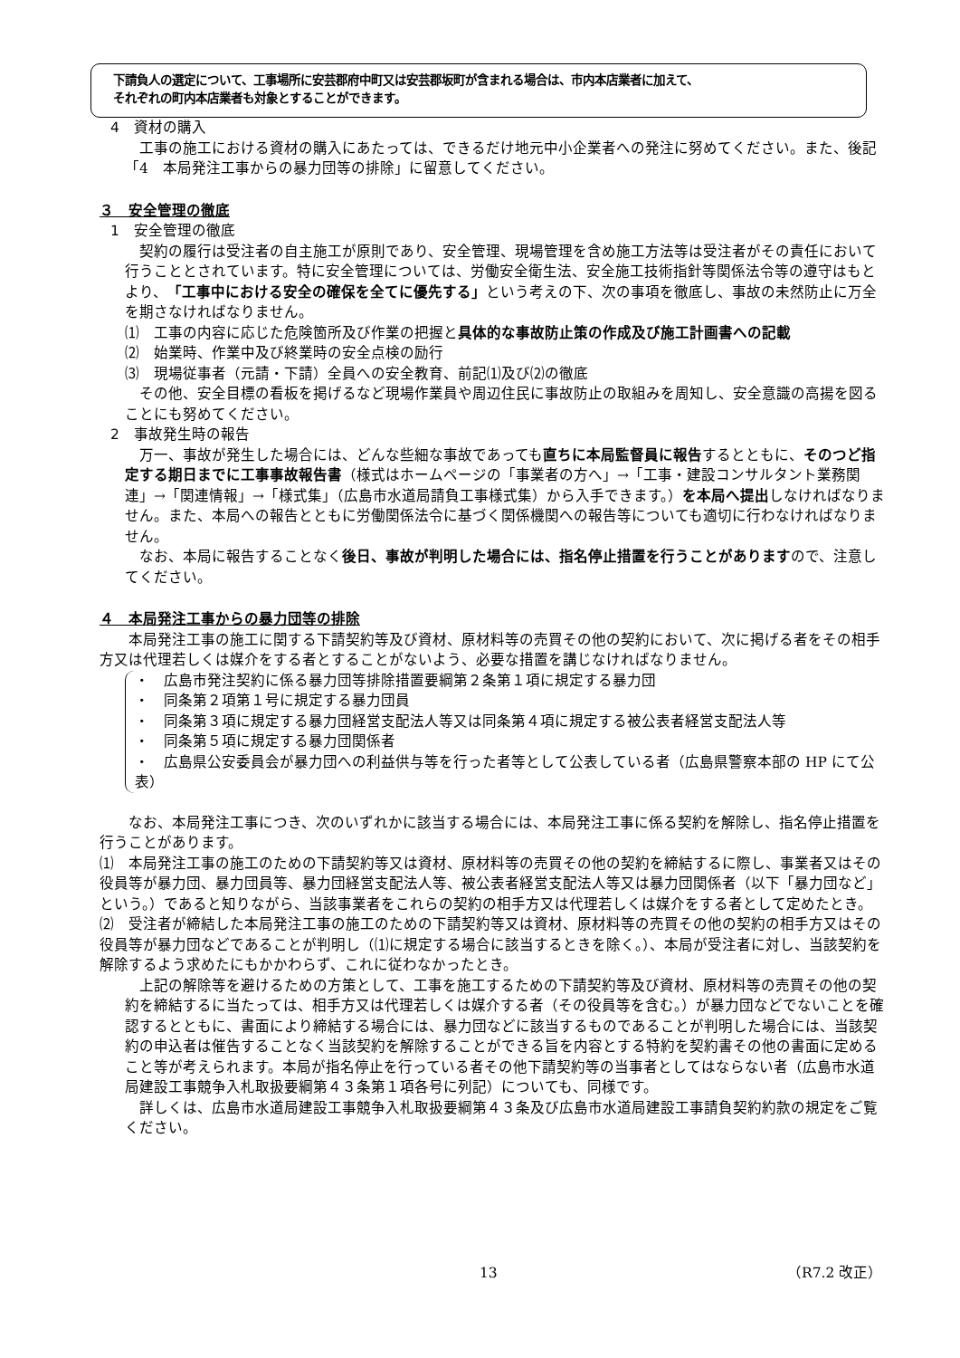下請負人の選定について、工事場所に安芸郡府中町又は安芸郡坂町が含まれる場合は、市内本店業者に加えて、
それぞれの町内本店業者も対象とすることができます。
4　資材の購入
　工事の施工における資材の購入にあたっては、できるだけ地元中小企業者への発注に努めてください。また、後記「4　本局発注工事からの暴力団等の排除」に留意してください。
３　安全管理の徹底
1　安全管理の徹底
　契約の履行は受注者の自主施工が原則であり、安全管理、現場管理を含め施工方法等は受注者がその責任において行うこととされています。特に安全管理については、労働安全衛生法、安全施工技術指針等関係法令等の遵守はもとより、「工事中における安全の確保を全てに優先する」という考えの下、次の事項を徹底し、事故の未然防止に万全を期さなければなりません。
⑴　工事の内容に応じた危険箇所及び作業の把握と具体的な事故防止策の作成及び施工計画書への記載
⑵　始業時、作業中及び終業時の安全点検の励行
⑶　現場従事者（元請・下請）全員への安全教育、前記⑴及び⑵の徹底
　その他、安全目標の看板を掲げるなど現場作業員や周辺住民に事故防止の取組みを周知し、安全意識の高揚を図ることにも努めてください。
2　事故発生時の報告
　万一、事故が発生した場合には、どんな些細な事故であっても直ちに本局監督員に報告するとともに、そのつど指定する期日までに工事事故報告書（様式はホームページの「事業者の方へ」→「工事・建設コンサルタント業務関連」→「関連情報」→「様式集」（広島市水道局請負工事様式集）から入手できます。）を本局へ提出しなければなりません。また、本局への報告とともに労働関係法令に基づく関係機関への報告等についても適切に行わなければなりません。
　なお、本局に報告することなく後日、事故が判明した場合には、指名停止措置を行うことがありますので、注意してください。
４　本局発注工事からの暴力団等の排除
　　本局発注工事の施工に関する下請契約等及び資材、原材料等の売買その他の契約において、次に掲げる者をその相手方又は代理若しくは媒介をする者とすることがないよう、必要な措置を講じなければなりません。
・　広島市発注契約に係る暴力団等排除措置要綱第２条第１項に規定する暴力団
・　同条第２項第１号に規定する暴力団員
・　同条第３項に規定する暴力団経営支配法人等又は同条第４項に規定する被公表者経営支配法人等
・　同条第５項に規定する暴力団関係者
・　広島県公安委員会が暴力団への利益供与等を行った者等として公表している者（広島県警察本部の HP にて公表）
　　なお、本局発注工事につき、次のいずれかに該当する場合には、本局発注工事に係る契約を解除し、指名停止措置を行うことがあります。
⑴　本局発注工事の施工のための下請契約等又は資材、原材料等の売買その他の契約を締結するに際し、事業者又はその役員等が暴力団、暴力団員等、暴力団経営支配法人等、被公表者経営支配法人等又は暴力団関係者（以下「暴力団など」という。）であると知りながら、当該事業者をこれらの契約の相手方又は代理若しくは媒介をする者として定めたとき。
⑵　受注者が締結した本局発注工事の施工のための下請契約等又は資材、原材料等の売買その他の契約の相手方又はその役員等が暴力団などであることが判明し（⑴に規定する場合に該当するときを除く。）、本局が受注者に対し、当該契約を解除するよう求めたにもかかわらず、これに従わなかったとき。
　上記の解除等を避けるための方策として、工事を施工するための下請契約等及び資材、原材料等の売買その他の契約を締結するに当たっては、相手方又は代理若しくは媒介する者（その役員等を含む。）が暴力団などでないことを確認するとともに、書面により締結する場合には、暴力団などに該当するものであることが判明した場合には、当該契約の申込者は催告することなく当該契約を解除することができる旨を内容とする特約を契約書その他の書面に定めること等が考えられます。本局が指名停止を行っている者その他下請契約等の当事者としてはならない者（広島市水道局建設工事競争入札取扱要綱第４３条第１項各号に列記）についても、同様です。
　詳しくは、広島市水道局建設工事競争入札取扱要綱第４３条及び広島市水道局建設工事請負契約約款の規定をご覧ください。
13 （R7.2 改正）